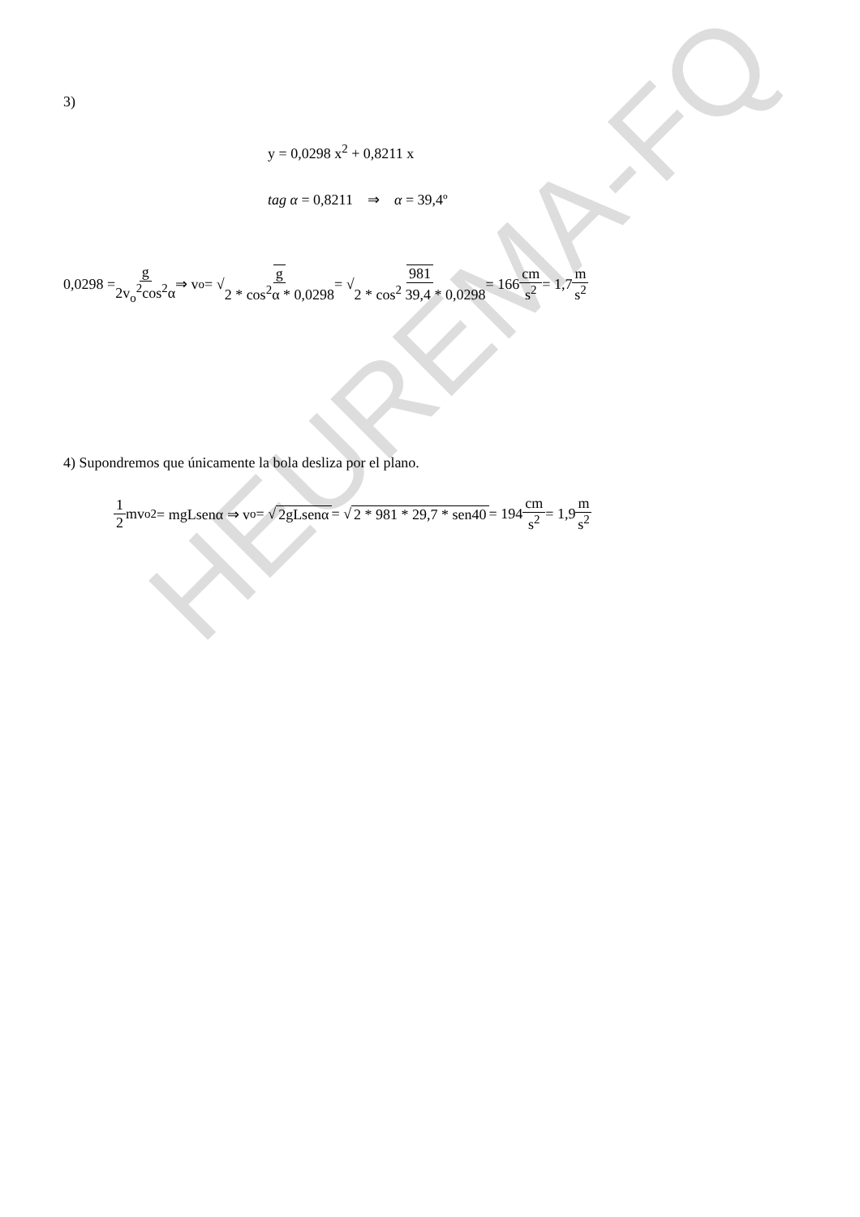HEUREMA-FQ
3)
y = 0,0298 x<sup>2</sup> + 0,8211 x
tag α = 0,8211 ⇒ α = 39,4º
0,0298 = g 2v<sub>o</sub><sup>2</sup>cos<sup>2</sup>α ⇒ v<sub>o</sub> = √ g 2 * cos<sup>2</sup>α * 0,0298 = √ 981 2 * cos<sup>2</sup> 39,4 * 0,0298 = 166 cm s<sup>2</sup> = 1,7 m s<sup>2</sup>
4) Supondremos que únicamente la bola desliza por el plano.
1 2 mv<sub>o</sub><sup>2</sup> = mgLsenα ⇒ v<sub>o</sub> = √ 2gLsenα = √ 2 * 981 * 29,7 * sen40 = 194 cm s<sup>2</sup> = 1,9 m s<sup>2</sup>